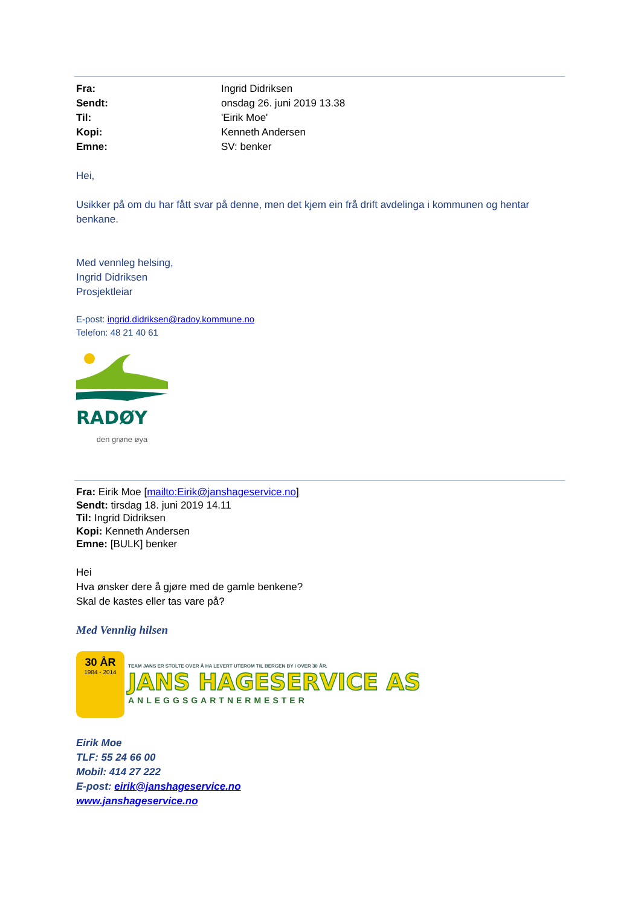Fra: Ingrid Didriksen Sendt: onsdag 26. juni 2019 13.38 Til: 'Eirik Moe' Kopi: Kenneth Andersen Emne: SV: benker
Hei,
Usikker på om du har fått svar på denne, men det kjem ein frå drift avdelinga i kommunen og hentar benkane.
Med vennleg helsing,
Ingrid Didriksen
Prosjektleiar
E-post: ingrid.didriksen@radoy.kommune.no
Telefon: 48 21 40 61
RADØY
den grøne øya
Fra: Eirik Moe [mailto:Eirik@janshageservice.no]
Sendt: tirsdag 18. juni 2019 14.11
Til: Ingrid Didriksen
Kopi: Kenneth Andersen
Emne: [BULK] benker
Hei
Hva ønsker dere å gjøre med de gamle benkene?
Skal de kastes eller tas vare på?
Med Vennlig hilsen
30 ÅR
1984 - 2014
TEAM JANS ER STOLTE OVER Å HA LEVERT UTEROM TIL BERGEN BY I OVER 30 ÅR.
JANS HAGESERVICE AS
ANLEGGSGARTNERMESTER
Eirik Moe
TLF: 55 24 66 00
Mobil: 414 27 222
E-post: eirik@janshageservice.no
www.janshageservice.no